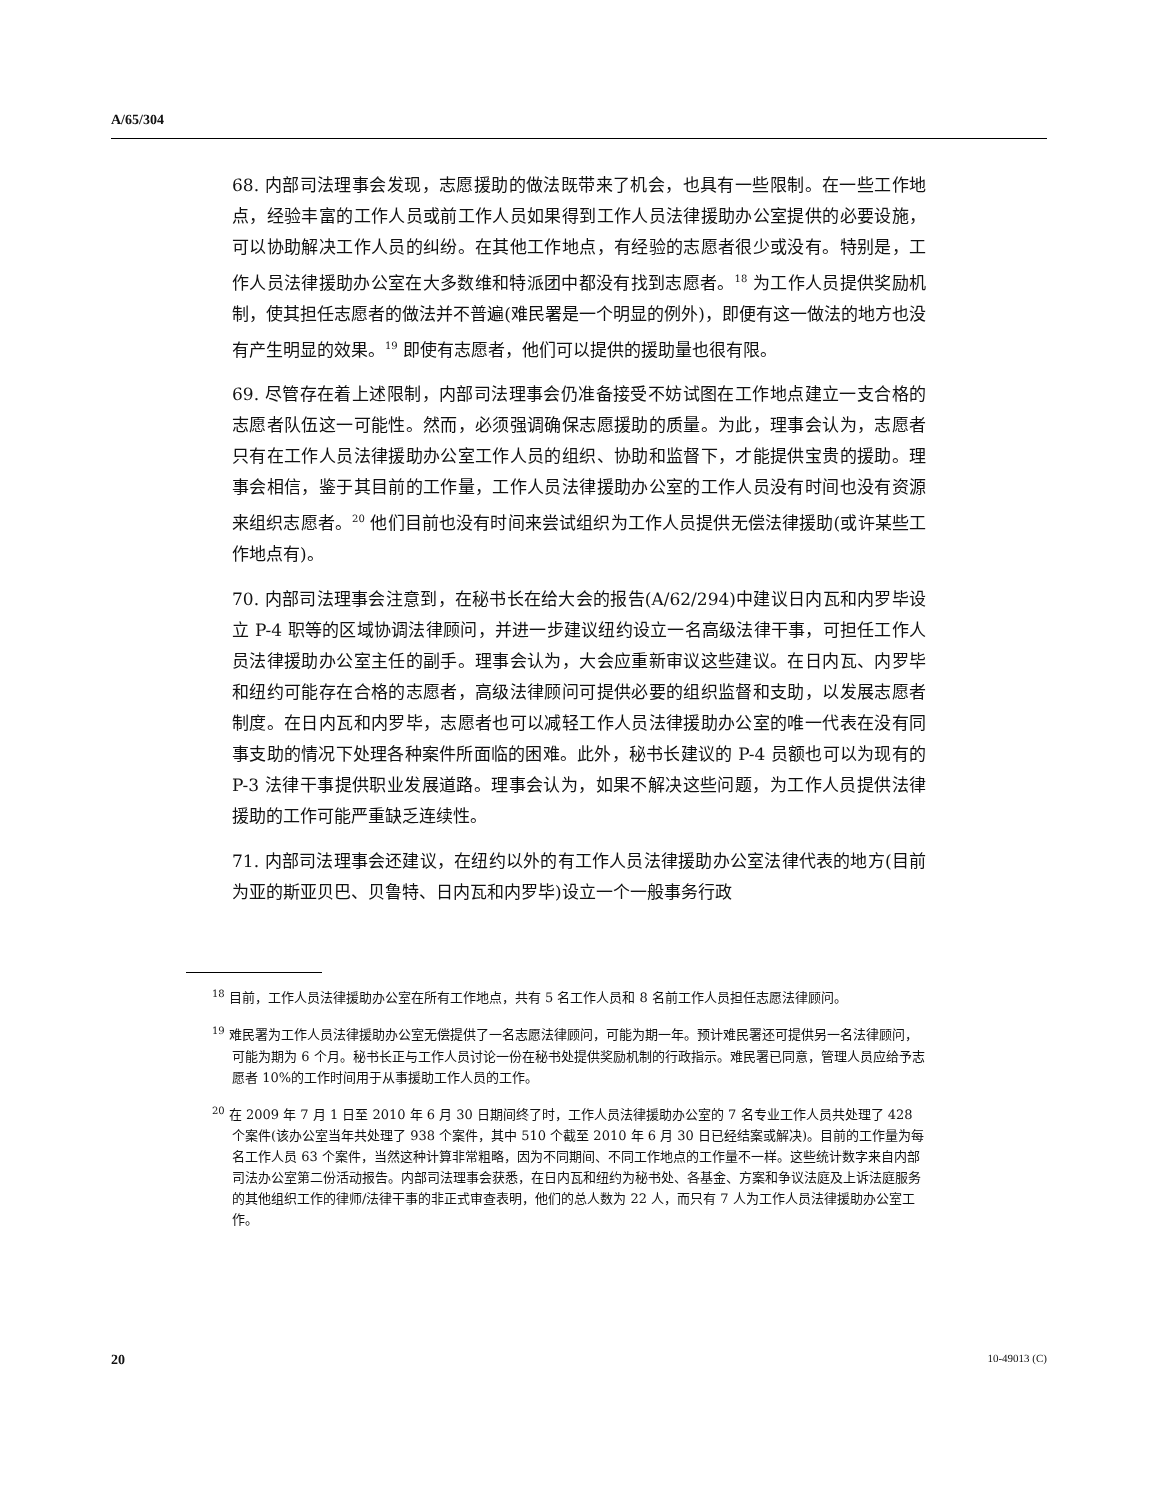A/65/304
68. 内部司法理事会发现，志愿援助的做法既带来了机会，也具有一些限制。在一些工作地点，经验丰富的工作人员或前工作人员如果得到工作人员法律援助办公室提供的必要设施，可以协助解决工作人员的纠纷。在其他工作地点，有经验的志愿者很少或没有。特别是，工作人员法律援助办公室在大多数维和特派团中都没有找到志愿者。<sup>18</sup> 为工作人员提供奖励机制，使其担任志愿者的做法并不普遍(难民署是一个明显的例外)，即便有这一做法的地方也没有产生明显的效果。<sup>19</sup> 即使有志愿者，他们可以提供的援助量也很有限。
69. 尽管存在着上述限制，内部司法理事会仍准备接受不妨试图在工作地点建立一支合格的志愿者队伍这一可能性。然而，必须强调确保志愿援助的质量。为此，理事会认为，志愿者只有在工作人员法律援助办公室工作人员的组织、协助和监督下，才能提供宝贵的援助。理事会相信，鉴于其目前的工作量，工作人员法律援助办公室的工作人员没有时间也没有资源来组织志愿者。<sup>20</sup> 他们目前也没有时间来尝试组织为工作人员提供无偿法律援助(或许某些工作地点有)。
70. 内部司法理事会注意到，在秘书长在给大会的报告(A/62/294)中建议日内瓦和内罗毕设立 P-4 职等的区域协调法律顾问，并进一步建议纽约设立一名高级法律干事，可担任工作人员法律援助办公室主任的副手。理事会认为，大会应重新审议这些建议。在日内瓦、内罗毕和纽约可能存在合格的志愿者，高级法律顾问可提供必要的组织监督和支助，以发展志愿者制度。在日内瓦和内罗毕，志愿者也可以减轻工作人员法律援助办公室的唯一代表在没有同事支助的情况下处理各种案件所面临的困难。此外，秘书长建议的 P-4 员额也可以为现有的 P-3 法律干事提供职业发展道路。理事会认为，如果不解决这些问题，为工作人员提供法律援助的工作可能严重缺乏连续性。
71. 内部司法理事会还建议，在纽约以外的有工作人员法律援助办公室法律代表的地方(目前为亚的斯亚贝巴、贝鲁特、日内瓦和内罗毕)设立一个一般事务行政
<sup>18</sup> 目前，工作人员法律援助办公室在所有工作地点，共有 5 名工作人员和 8 名前工作人员担任志愿法律顾问。
<sup>19</sup> 难民署为工作人员法律援助办公室无偿提供了一名志愿法律顾问，可能为期一年。预计难民署还可提供另一名法律顾问，可能为期为 6 个月。秘书长正与工作人员讨论一份在秘书处提供奖励机制的行政指示。难民署已同意，管理人员应给予志愿者 10%的工作时间用于从事援助工作人员的工作。
<sup>20</sup> 在 2009 年 7 月 1 日至 2010 年 6 月 30 日期间终了时，工作人员法律援助办公室的 7 名专业工作人员共处理了 428 个案件(该办公室当年共处理了 938 个案件，其中 510 个截至 2010 年 6 月 30 日已经结案或解决)。目前的工作量为每名工作人员 63 个案件，当然这种计算非常粗略，因为不同期间、不同工作地点的工作量不一样。这些统计数字来自内部司法办公室第二份活动报告。内部司法理事会获悉，在日内瓦和纽约为秘书处、各基金、方案和争议法庭及上诉法庭服务的其他组织工作的律师/法律干事的非正式审查表明，他们的总人数为 22 人，而只有 7 人为工作人员法律援助办公室工作。
20 10-49013 (C)